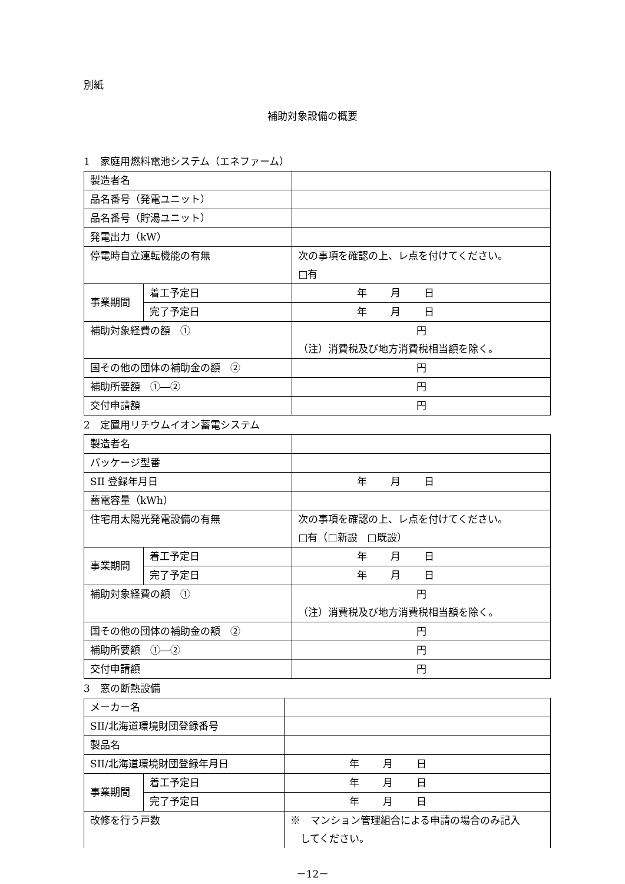別紙
補助対象設備の概要
1　家庭用燃料電池システム（エネファーム）
| 製造者名 | | |
| 品名番号（発電ユニット） | | |
| 品名番号（貯湯ユニット） | | |
| 発電出力（kW） | | |
| 停電時自立運転機能の有無 | | 次の事項を確認の上、レ点を付けてください。 □有 |
| 事業期間 | 着工予定日 | 年 月 日 |
| | 完了予定日 | 年 月 日 |
| 補助対象経費の額 ① | | 円 （注）消費税及び地方消費税相当額を除く。 |
| 国その他の団体の補助金の額 ② | | 円 |
| 補助所要額 ①―② | | 円 |
| 交付申請額 | | 円 |
2　定置用リチウムイオン蓄電システム
| 製造者名 | | |
| パッケージ型番 | | |
| SII 登録年月日 | | 年 月 日 |
| 蓄電容量（kWh） | | |
| 住宅用太陽光発電設備の有無 | | 次の事項を確認の上、レ点を付けてください。 □有（□新設 □既設） |
| 事業期間 | 着工予定日 | 年 月 日 |
| | 完了予定日 | 年 月 日 |
| 補助対象経費の額 ① | | 円 （注）消費税及び地方消費税相当額を除く。 |
| 国その他の団体の補助金の額 ② | | 円 |
| 補助所要額 ①―② | | 円 |
| 交付申請額 | | 円 |
3　窓の断熱設備
| メーカー名 | | |
| SII/北海道環境財団登録番号 | | |
| 製品名 | | |
| SII/北海道環境財団登録年月日 | | 年 月 日 |
| 事業期間 | 着工予定日 | 年 月 日 |
| | 完了予定日 | 年 月 日 |
| 改修を行う戸数 | | ※ マンション管理組合による申請の場合のみ記入 してください。 |
－12－